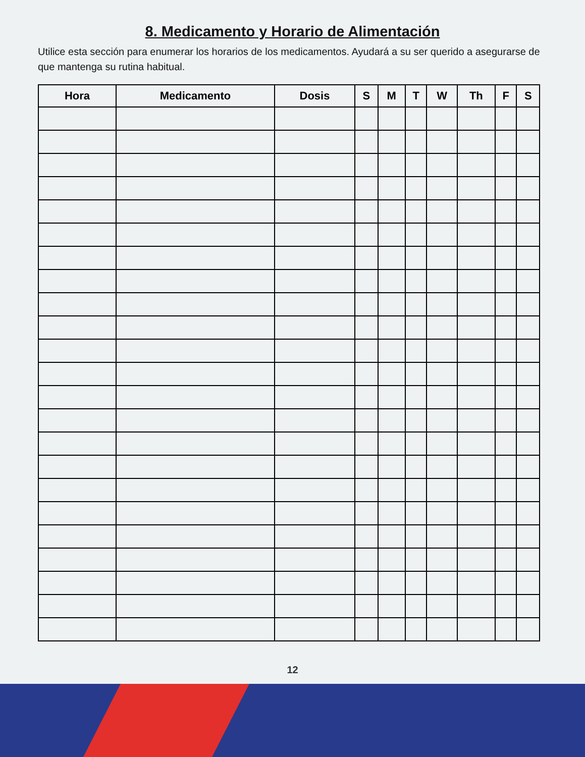8. Medicamento y Horario de Alimentación
Utilice esta sección para enumerar los horarios de los medicamentos. Ayudará a su ser querido a asegurarse de que mantenga su rutina habitual.
| Hora | Medicamento | Dosis | S | M | T | W | Th | F | S |
| --- | --- | --- | --- | --- | --- | --- | --- | --- | --- |
12